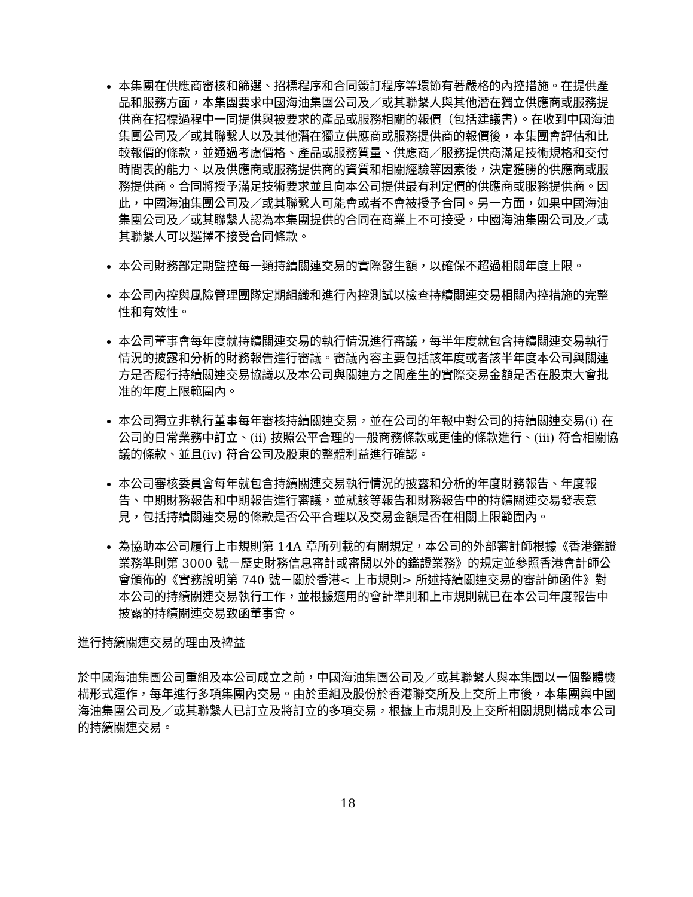本集團在供應商審核和篩選、招標程序和合同簽訂程序等環節有著嚴格的內控措施。在提供產品和服務方面，本集團要求中國海油集團公司及／或其聯繫人與其他潛在獨立供應商或服務提供商在招標過程中一同提供與被要求的產品或服務相關的報價（包括建議書）。在收到中國海油集團公司及／或其聯繫人以及其他潛在獨立供應商或服務提供商的報價後，本集團會評估和比較報價的條款，並通過考慮價格、產品或服務質量、供應商／服務提供商滿足技術規格和交付時間表的能力、以及供應商或服務提供商的資質和相關經驗等因素後，決定獲勝的供應商或服務提供商。合同將授予滿足技術要求並且向本公司提供最有利定價的供應商或服務提供商。因此，中國海油集團公司及／或其聯繫人可能會或者不會被授予合同。另一方面，如果中國海油集團公司及／或其聯繫人認為本集團提供的合同在商業上不可接受，中國海油集團公司及／或其聯繫人可以選擇不接受合同條款。
本公司財務部定期監控每一類持續關連交易的實際發生額，以確保不超過相關年度上限。
本公司內控與風險管理團隊定期組織和進行內控測試以檢查持續關連交易相關內控措施的完整性和有效性。
本公司董事會每年度就持續關連交易的執行情況進行審議，每半年度就包含持續關連交易執行情況的披露和分析的財務報告進行審議。審議內容主要包括該年度或者該半年度本公司與關連方是否履行持續關連交易協議以及本公司與關連方之間產生的實際交易金額是否在股東大會批准的年度上限範圍內。
本公司獨立非執行董事每年審核持續關連交易，並在公司的年報中對公司的持續關連交易(i) 在公司的日常業務中訂立、(ii) 按照公平合理的一般商務條款或更佳的條款進行、(iii) 符合相關協議的條款、並且(iv) 符合公司及股東的整體利益進行確認。
本公司審核委員會每年就包含持續關連交易執行情況的披露和分析的年度財務報告、年度報告、中期財務報告和中期報告進行審議，並就該等報告和財務報告中的持續關連交易發表意見，包括持續關連交易的條款是否公平合理以及交易金額是否在相關上限範圍內。
為協助本公司履行上市規則第 14A 章所列載的有關規定，本公司的外部審計師根據《香港鑑證業務準則第 3000 號－歷史財務信息審計或審閱以外的鑑證業務》的規定並參照香港會計師公會頒佈的《實務說明第 740 號－關於香港< 上市規則> 所述持續關連交易的審計師函件》對本公司的持續關連交易執行工作，並根據適用的會計準則和上市規則就已在本公司年度報告中披露的持續關連交易致函董事會。
進行持續關連交易的理由及裨益
於中國海油集團公司重組及本公司成立之前，中國海油集團公司及／或其聯繫人與本集團以一個整體機構形式運作，每年進行多項集團內交易。由於重組及股份於香港聯交所及上交所上市後，本集團與中國海油集團公司及／或其聯繫人已訂立及將訂立的多項交易，根據上市規則及上交所相關規則構成本公司的持續關連交易。
18